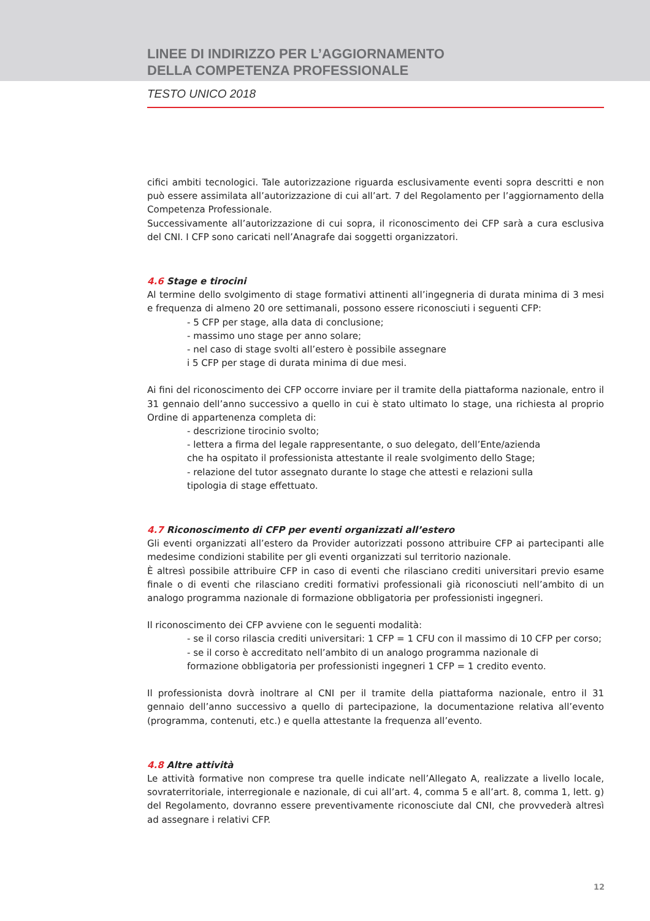LINEE DI INDIRIZZO PER L’AGGIORNAMENTO
DELLA COMPETENZA PROFESSIONALE
TESTO UNICO 2018
cifici ambiti tecnologici. Tale autorizzazione riguarda esclusivamente eventi sopra descritti e non può essere assimilata all’autorizzazione di cui all’art. 7 del Regolamento per l’aggiornamento della Competenza Professionale.
Successivamente all’autorizzazione di cui sopra, il riconoscimento dei CFP sarà a cura esclusiva del CNI. I CFP sono caricati nell’Anagrafe dai soggetti organizzatori.
4.6 Stage e tirocini
Al termine dello svolgimento di stage formativi attinenti all’ingegneria di durata minima di 3 mesi e frequenza di almeno 20 ore settimanali, possono essere riconosciuti i seguenti CFP:
- 5 CFP per stage, alla data di conclusione;
- massimo uno stage per anno solare;
- nel caso di stage svolti all’estero è possibile assegnare
i 5 CFP per stage di durata minima di due mesi.
Ai fini del riconoscimento dei CFP occorre inviare per il tramite della piattaforma nazionale, entro il 31 gennaio dell’anno successivo a quello in cui è stato ultimato lo stage, una richiesta al proprio Ordine di appartenenza completa di:
- descrizione tirocinio svolto;
- lettera a firma del legale rappresentante, o suo delegato, dell’Ente/azienda
che ha ospitato il professionista attestante il reale svolgimento dello Stage;
- relazione del tutor assegnato durante lo stage che attesti e relazioni sulla
tipologia di stage effettuato.
4.7 Riconoscimento di CFP per eventi organizzati all’estero
Gli eventi organizzati all’estero da Provider autorizzati possono attribuire CFP ai partecipanti alle medesime condizioni stabilite per gli eventi organizzati sul territorio nazionale.
È altresì possibile attribuire CFP in caso di eventi che rilasciano crediti universitari previo esame finale o di eventi che rilasciano crediti formativi professionali già riconosciuti nell’ambito di un analogo programma nazionale di formazione obbligatoria per professionisti ingegneri.
Il riconoscimento dei CFP avviene con le seguenti modalità:
- se il corso rilascia crediti universitari: 1 CFP = 1 CFU con il massimo di 10 CFP per corso;
- se il corso è accreditato nell’ambito di un analogo programma nazionale di
formazione obbligatoria per professionisti ingegneri 1 CFP = 1 credito evento.
Il professionista dovrà inoltrare al CNI per il tramite della piattaforma nazionale, entro il 31 gennaio dell’anno successivo a quello di partecipazione, la documentazione relativa all’evento (programma, contenuti, etc.) e quella attestante la frequenza all’evento.
4.8 Altre attività
Le attività formative non comprese tra quelle indicate nell’Allegato A, realizzate a livello locale, sovraterritoriale, interregionale e nazionale, di cui all’art. 4, comma 5 e all’art. 8, comma 1, lett. g) del Regolamento, dovranno essere preventivamente riconosciute dal CNI, che provvederà altresì ad assegnare i relativi CFP.
12